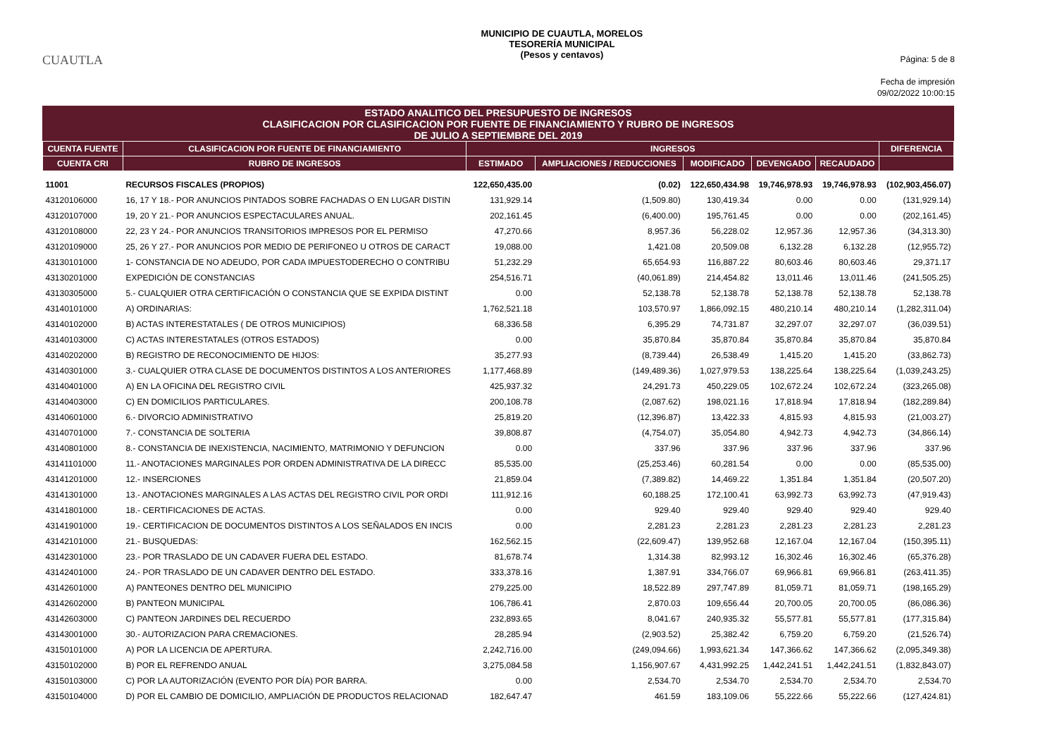CUAUTLA
MUNICIPIO DE CUAUTLA, MORELOS
TESORERÍA MUNICIPAL
(Pesos y centavos)
Página: 5 de 8
Fecha de impresión
09/02/2022 10:00:15
ESTADO ANALITICO DEL PRESUPUESTO DE INGRESOS
CLASIFICACION POR CLASIFICACION POR FUENTE DE FINANCIAMIENTO Y RUBRO DE INGRESOS
DE JULIO A SEPTIEMBRE DEL 2019
| CUENTA FUENTE | CLASIFICACION POR FUENTE DE FINANCIAMIENTO | INGRESOS | | | | | DIFERENCIA |
| --- | --- | --- | --- | --- | --- | --- | --- |
| CUENTA CRI | RUBRO DE INGRESOS | ESTIMADO | AMPLIACIONES / REDUCCIONES | MODIFICADO | DEVENGADO | RECAUDADO | |
| 11001 | RECURSOS FISCALES (PROPIOS) | 122,650,435.00 | (0.02) | 122,650,434.98 | 19,746,978.93 | 19,746,978.93 | (102,903,456.07) |
| 43120106000 | 16, 17 Y 18.- POR ANUNCIOS PINTADOS SOBRE FACHADAS O EN LUGAR DISTIN | 131,929.14 | (1,509.80) | 130,419.34 | 0.00 | 0.00 | (131,929.14) |
| 43120107000 | 19, 20 Y 21.- POR ANUNCIOS ESPECTACULARES ANUAL. | 202,161.45 | (6,400.00) | 195,761.45 | 0.00 | 0.00 | (202,161.45) |
| 43120108000 | 22, 23 Y 24.- POR ANUNCIOS TRANSITORIOS IMPRESOS POR EL PERMISO | 47,270.66 | 8,957.36 | 56,228.02 | 12,957.36 | 12,957.36 | (34,313.30) |
| 43120109000 | 25, 26 Y 27.- POR ANUNCIOS POR MEDIO DE PERIFONEO U OTROS DE CARACT | 19,088.00 | 1,421.08 | 20,509.08 | 6,132.28 | 6,132.28 | (12,955.72) |
| 43130101000 | 1- CONSTANCIA DE NO ADEUDO, POR CADA IMPUESTODERECHO O CONTRIBU | 51,232.29 | 65,654.93 | 116,887.22 | 80,603.46 | 80,603.46 | 29,371.17 |
| 43130201000 | EXPEDICIÓN DE CONSTANCIAS | 254,516.71 | (40,061.89) | 214,454.82 | 13,011.46 | 13,011.46 | (241,505.25) |
| 43130305000 | 5.- CUALQUIER OTRA CERTIFICACIÓN O CONSTANCIA QUE SE EXPIDA DISTINT | 0.00 | 52,138.78 | 52,138.78 | 52,138.78 | 52,138.78 | 52,138.78 |
| 43140101000 | A) ORDINARIAS: | 1,762,521.18 | 103,570.97 | 1,866,092.15 | 480,210.14 | 480,210.14 | (1,282,311.04) |
| 43140102000 | B) ACTAS INTERESTATALES ( DE OTROS MUNICIPIOS) | 68,336.58 | 6,395.29 | 74,731.87 | 32,297.07 | 32,297.07 | (36,039.51) |
| 43140103000 | C) ACTAS INTERESTATALES (OTROS ESTADOS) | 0.00 | 35,870.84 | 35,870.84 | 35,870.84 | 35,870.84 | 35,870.84 |
| 43140202000 | B) REGISTRO DE RECONOCIMIENTO DE HIJOS: | 35,277.93 | (8,739.44) | 26,538.49 | 1,415.20 | 1,415.20 | (33,862.73) |
| 43140301000 | 3.- CUALQUIER OTRA CLASE DE DOCUMENTOS DISTINTOS A LOS ANTERIORES | 1,177,468.89 | (149,489.36) | 1,027,979.53 | 138,225.64 | 138,225.64 | (1,039,243.25) |
| 43140401000 | A) EN LA OFICINA DEL REGISTRO CIVIL | 425,937.32 | 24,291.73 | 450,229.05 | 102,672.24 | 102,672.24 | (323,265.08) |
| 43140403000 | C) EN DOMICILIOS PARTICULARES. | 200,108.78 | (2,087.62) | 198,021.16 | 17,818.94 | 17,818.94 | (182,289.84) |
| 43140601000 | 6.- DIVORCIO ADMINISTRATIVO | 25,819.20 | (12,396.87) | 13,422.33 | 4,815.93 | 4,815.93 | (21,003.27) |
| 43140701000 | 7.- CONSTANCIA DE SOLTERIA | 39,808.87 | (4,754.07) | 35,054.80 | 4,942.73 | 4,942.73 | (34,866.14) |
| 43140801000 | 8.- CONSTANCIA DE INEXISTENCIA, NACIMIENTO, MATRIMONIO Y DEFUNCION | 0.00 | 337.96 | 337.96 | 337.96 | 337.96 | 337.96 |
| 43141101000 | 11.- ANOTACIONES MARGINALES POR ORDEN ADMINISTRATIVA DE LA DIRECC | 85,535.00 | (25,253.46) | 60,281.54 | 0.00 | 0.00 | (85,535.00) |
| 43141201000 | 12.- INSERCIONES | 21,859.04 | (7,389.82) | 14,469.22 | 1,351.84 | 1,351.84 | (20,507.20) |
| 43141301000 | 13.- ANOTACIONES MARGINALES A LAS ACTAS DEL REGISTRO CIVIL POR ORDI | 111,912.16 | 60,188.25 | 172,100.41 | 63,992.73 | 63,992.73 | (47,919.43) |
| 43141801000 | 18.- CERTIFICACIONES DE ACTAS. | 0.00 | 929.40 | 929.40 | 929.40 | 929.40 | 929.40 |
| 43141901000 | 19.- CERTIFICACION DE DOCUMENTOS DISTINTOS A LOS SEÑALADOS EN INCIS | 0.00 | 2,281.23 | 2,281.23 | 2,281.23 | 2,281.23 | 2,281.23 |
| 43142101000 | 21.- BUSQUEDAS: | 162,562.15 | (22,609.47) | 139,952.68 | 12,167.04 | 12,167.04 | (150,395.11) |
| 43142301000 | 23.- POR TRASLADO DE UN CADAVER FUERA DEL ESTADO. | 81,678.74 | 1,314.38 | 82,993.12 | 16,302.46 | 16,302.46 | (65,376.28) |
| 43142401000 | 24.- POR TRASLADO DE UN CADAVER DENTRO DEL ESTADO. | 333,378.16 | 1,387.91 | 334,766.07 | 69,966.81 | 69,966.81 | (263,411.35) |
| 43142601000 | A) PANTEONES DENTRO DEL MUNICIPIO | 279,225.00 | 18,522.89 | 297,747.89 | 81,059.71 | 81,059.71 | (198,165.29) |
| 43142602000 | B) PANTEON MUNICIPAL | 106,786.41 | 2,870.03 | 109,656.44 | 20,700.05 | 20,700.05 | (86,086.36) |
| 43142603000 | C) PANTEON JARDINES DEL RECUERDO | 232,893.65 | 8,041.67 | 240,935.32 | 55,577.81 | 55,577.81 | (177,315.84) |
| 43143001000 | 30.- AUTORIZACION PARA CREMACIONES. | 28,285.94 | (2,903.52) | 25,382.42 | 6,759.20 | 6,759.20 | (21,526.74) |
| 43150101000 | A) POR LA LICENCIA DE APERTURA. | 2,242,716.00 | (249,094.66) | 1,993,621.34 | 147,366.62 | 147,366.62 | (2,095,349.38) |
| 43150102000 | B) POR EL REFRENDO ANUAL | 3,275,084.58 | 1,156,907.67 | 4,431,992.25 | 1,442,241.51 | 1,442,241.51 | (1,832,843.07) |
| 43150103000 | C) POR LA AUTORIZACIÓN (EVENTO POR DÍA) POR BARRA. | 0.00 | 2,534.70 | 2,534.70 | 2,534.70 | 2,534.70 | 2,534.70 |
| 43150104000 | D) POR EL CAMBIO DE DOMICILIO, AMPLIACIÓN DE PRODUCTOS RELACIONAD | 182,647.47 | 461.59 | 183,109.06 | 55,222.66 | 55,222.66 | (127,424.81) |